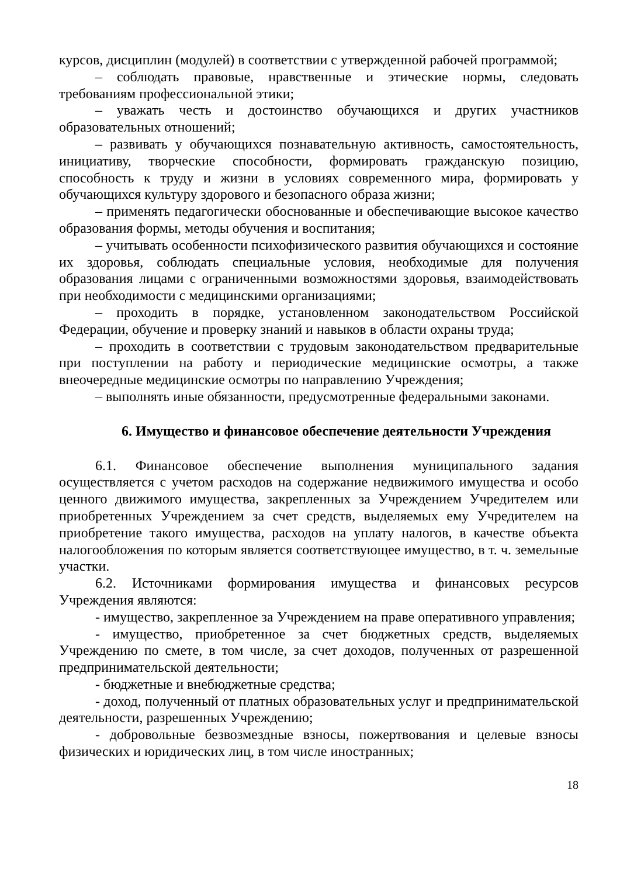курсов, дисциплин (модулей) в соответствии с утвержденной рабочей программой;
– соблюдать правовые, нравственные и этические нормы, следовать требованиям профессиональной этики;
– уважать честь и достоинство обучающихся и других участников образовательных отношений;
– развивать у обучающихся познавательную активность, самостоятельность, инициативу, творческие способности, формировать гражданскую позицию, способность к труду и жизни в условиях современного мира, формировать у обучающихся культуру здорового и безопасного образа жизни;
– применять педагогически обоснованные и обеспечивающие высокое качество образования формы, методы обучения и воспитания;
– учитывать особенности психофизического развития обучающихся и состояние их здоровья, соблюдать специальные условия, необходимые для получения образования лицами с ограниченными возможностями здоровья, взаимодействовать при необходимости с медицинскими организациями;
– проходить в порядке, установленном законодательством Российской Федерации, обучение и проверку знаний и навыков в области охраны труда;
– проходить в соответствии с трудовым законодательством предварительные при поступлении на работу и периодические медицинские осмотры, а также внеочередные медицинские осмотры по направлению Учреждения;
– выполнять иные обязанности, предусмотренные федеральными законами.
6. Имущество и финансовое обеспечение деятельности Учреждения
6.1. Финансовое обеспечение выполнения муниципального задания осуществляется с учетом расходов на содержание недвижимого имущества и особо ценного движимого имущества, закрепленных за Учреждением Учредителем или приобретенных Учреждением за счет средств, выделяемых ему Учредителем на приобретение такого имущества, расходов на уплату налогов, в качестве объекта налогообложения по которым является соответствующее имущество, в т. ч. земельные участки.
6.2. Источниками формирования имущества и финансовых ресурсов Учреждения являются:
- имущество, закрепленное за Учреждением на праве оперативного управления;
- имущество, приобретенное за счет бюджетных средств, выделяемых Учреждению по смете, в том числе, за счет доходов, полученных от разрешенной предпринимательской деятельности;
- бюджетные и внебюджетные средства;
- доход, полученный от платных образовательных услуг и предпринимательской деятельности, разрешенных Учреждению;
- добровольные безвозмездные взносы, пожертвования и целевые взносы физических и юридических лиц, в том числе иностранных;
18